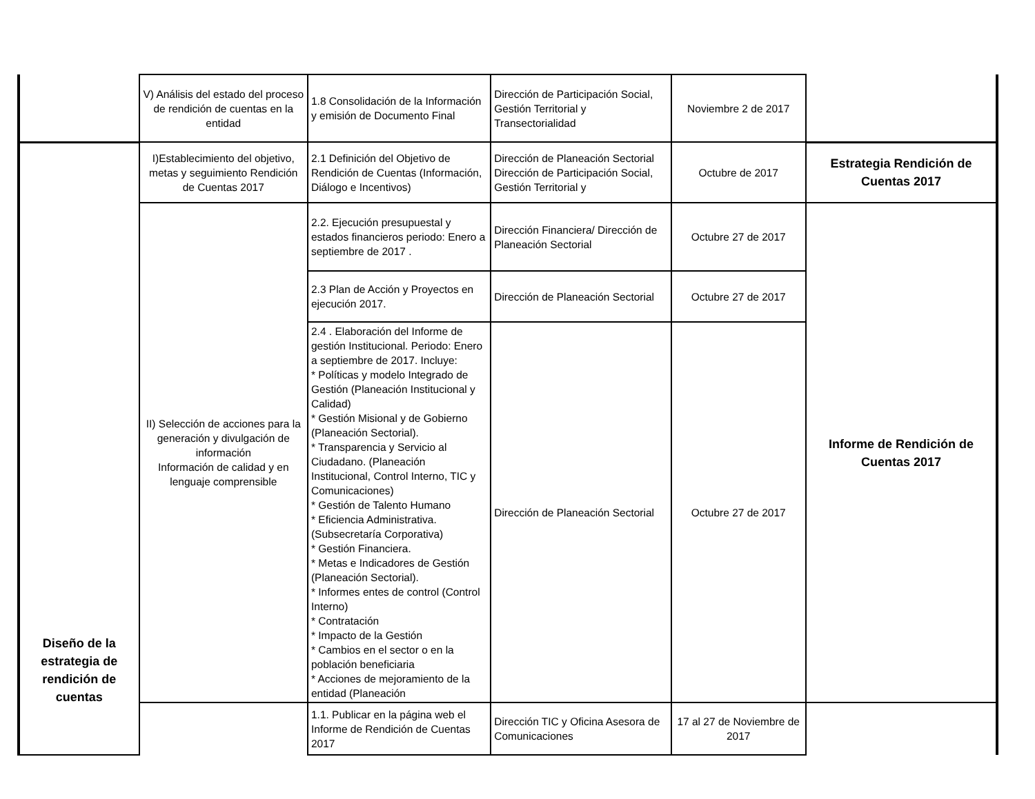| | V) Análisis del estado del proceso de rendición de cuentas en la entidad | 1.8 Consolidación de la Información y emisión de Documento Final | Dirección de Participación Social, Gestión Territorial y Transectorialidad | Noviembre 2 de 2017 | |
| Diseño de la estrategia de rendición de cuentas | I)Establecimiento del objetivo, metas y seguimiento Rendición de Cuentas 2017 | 2.1 Definición del Objetivo de Rendición de Cuentas (Información, Diálogo e Incentivos) | Dirección de Planeación Sectorial Dirección de Participación Social, Gestión Territorial y | Octubre de 2017 | Estrategia Rendición de Cuentas 2017 |
| | II) Selección de acciones para la generación y divulgación de información Información de calidad y en lenguaje comprensible | 2.2. Ejecución presupuestal y estados financieros periodo: Enero a septiembre de 2017 . | Dirección Financiera/ Dirección de Planeación Sectorial | Octubre 27 de 2017 | Informe de Rendición de Cuentas 2017 |
| | | 2.3 Plan de Acción y Proyectos en ejecución 2017. | Dirección de Planeación Sectorial | Octubre 27 de 2017 | |
| | | 2.4 . Elaboración del Informe de gestión Institucional. Periodo: Enero a septiembre de 2017. Incluye: * Políticas y modelo Integrado de Gestión (Planeación Institucional y Calidad) * Gestión Misional y de Gobierno (Planeación Sectorial). * Transparencia y Servicio al Ciudadano. (Planeación Institucional, Control Interno, TIC y Comunicaciones) * Gestión de Talento Humano * Eficiencia Administrativa. (Subsecretaría Corporativa) * Gestión Financiera. * Metas e Indicadores de Gestión (Planeación Sectorial). * Informes entes de control (Control Interno) * Contratación * Impacto de la Gestión * Cambios en el sector o en la población beneficiaria * Acciones de mejoramiento de la entidad (Planeación | Dirección de Planeación Sectorial | Octubre 27 de 2017 | |
| | | 1.1. Publicar en la página web el Informe de Rendición de Cuentas 2017 | Dirección TIC y Oficina Asesora de Comunicaciones | 17 al 27 de Noviembre de 2017 | |